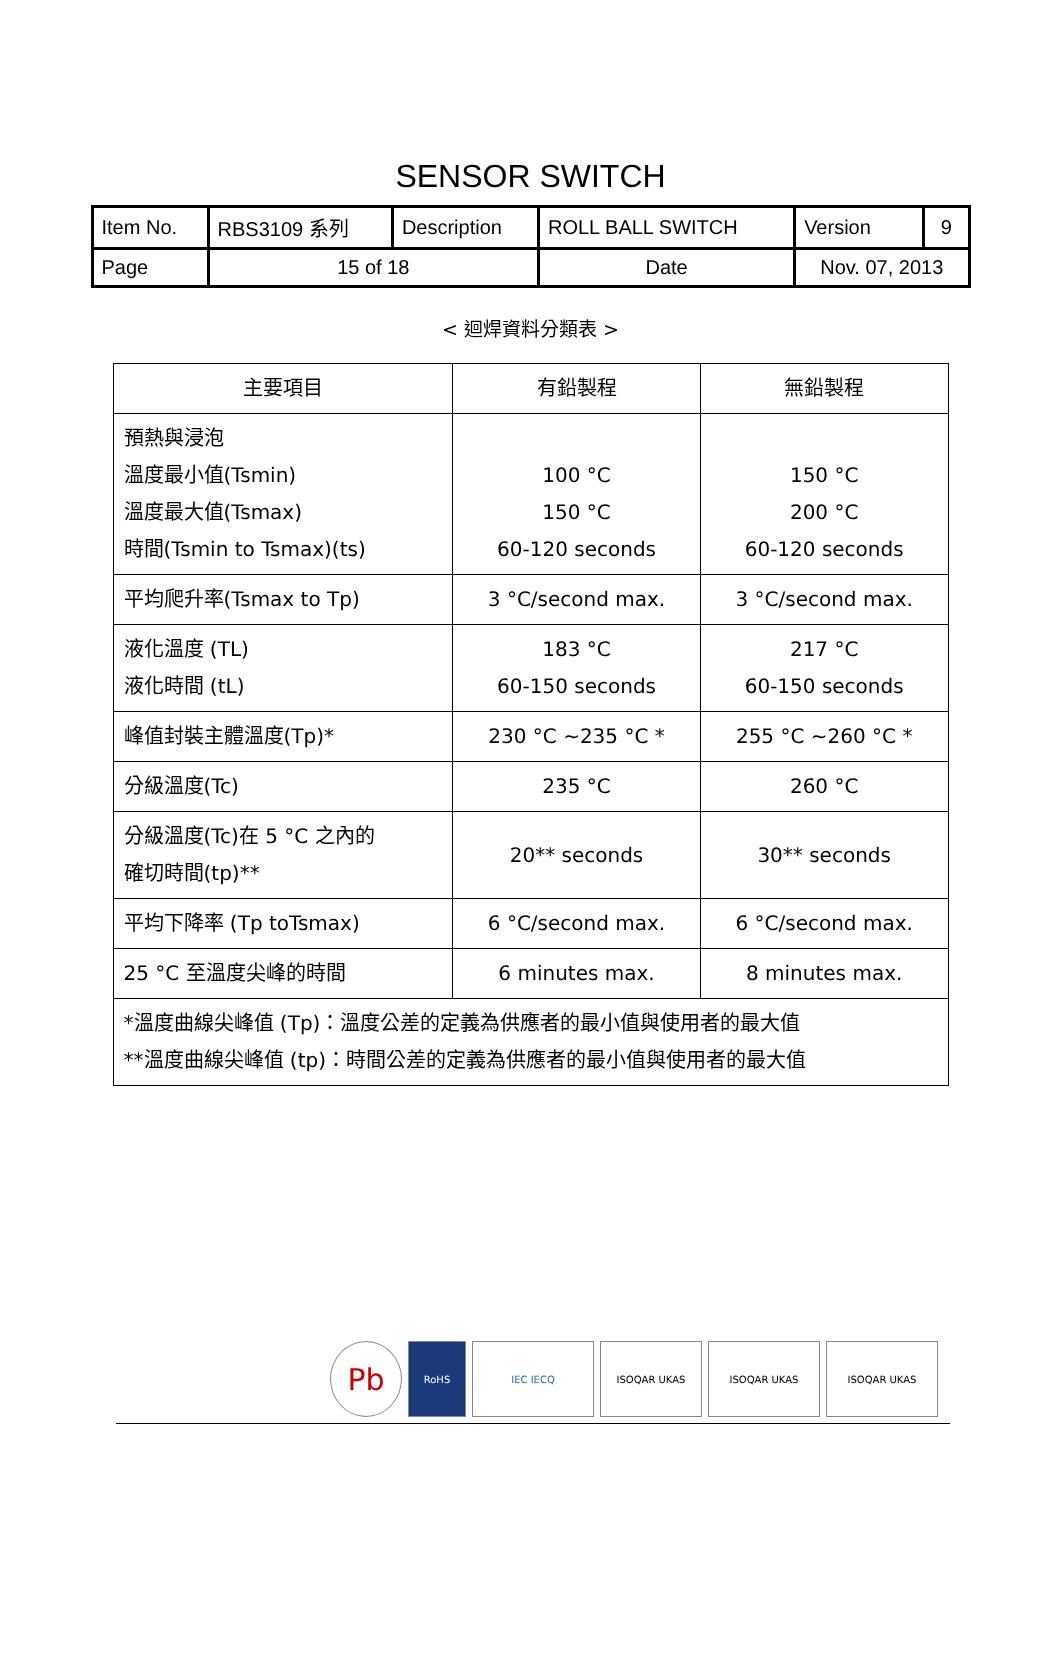SENSOR SWITCH
| Item No. | RBS3109 系列 | Description | ROLL BALL SWITCH | Version | 9 |
| Page | 15 of 18 | | Date | Nov. 07, 2013 | |
< 迴焊資料分類表 >
| 主要項目 | 有鉛製程 | 無鉛製程 |
| --- | --- | --- |
| 預熱與浸泡 溫度最小值(Tsmin) 溫度最大值(Tsmax) 時間(Tsmin to Tsmax)(ts) | 100 °C 150 °C 60-120 seconds | 150 °C 200 °C 60-120 seconds |
| 平均爬升率(Tsmax to Tp) | 3 °C/second max. | 3 °C/second max. |
| 液化溫度 (TL) 液化時間 (tL) | 183 °C 60-150 seconds | 217 °C 60-150 seconds |
| 峰值封裝主體溫度(Tp)* | 230 °C ~235 °C * | 255 °C ~260 °C * |
| 分級溫度(Tc) | 235 °C | 260 °C |
| 分級溫度(Tc)在 5 °C 之內的 確切時間(tp)** | 20** seconds | 30** seconds |
| 平均下降率 (Tp toTsmax) | 6 °C/second max. | 6 °C/second max. |
| 25 °C 至溫度尖峰的時間 | 6 minutes max. | 8 minutes max. |
| *溫度曲線尖峰值 (Tp)：溫度公差的定義為供應者的最小值與使用者的最大值 **溫度曲線尖峰值 (tp)：時間公差的定義為供應者的最小值與使用者的最大值 | | |
Pb
RoHS IEC IECQ ISOQAR UKAS ISOQAR UKAS ISOQAR UKAS